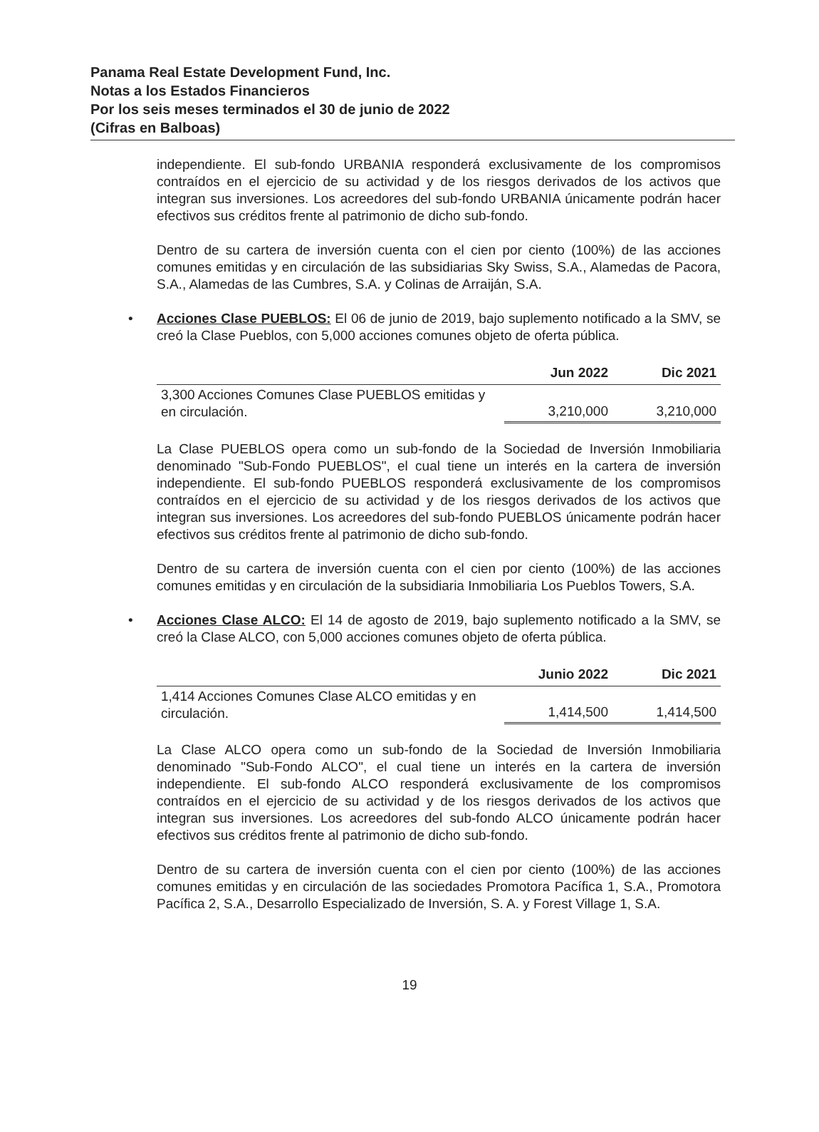Panama Real Estate Development Fund, Inc.
Notas a los Estados Financieros
Por los seis meses terminados el 30 de junio de 2022
(Cifras en Balboas)
independiente. El sub-fondo URBANIA responderá exclusivamente de los compromisos contraídos en el ejercicio de su actividad y de los riesgos derivados de los activos que integran sus inversiones. Los acreedores del sub-fondo URBANIA únicamente podrán hacer efectivos sus créditos frente al patrimonio de dicho sub-fondo.
Dentro de su cartera de inversión cuenta con el cien por ciento (100%) de las acciones comunes emitidas y en circulación de las subsidiarias Sky Swiss, S.A., Alamedas de Pacora, S.A., Alamedas de las Cumbres, S.A. y Colinas de Arraiján, S.A.
• Acciones Clase PUEBLOS: El 06 de junio de 2019, bajo suplemento notificado a la SMV, se creó la Clase Pueblos, con 5,000 acciones comunes objeto de oferta pública.
| | Jun 2022 | Dic 2021 |
| --- | --- | --- |
| 3,300 Acciones Comunes Clase PUEBLOS emitidas y en circulación. | 3,210,000 | 3,210,000 |
La Clase PUEBLOS opera como un sub-fondo de la Sociedad de Inversión Inmobiliaria denominado "Sub-Fondo PUEBLOS", el cual tiene un interés en la cartera de inversión independiente. El sub-fondo PUEBLOS responderá exclusivamente de los compromisos contraídos en el ejercicio de su actividad y de los riesgos derivados de los activos que integran sus inversiones. Los acreedores del sub-fondo PUEBLOS únicamente podrán hacer efectivos sus créditos frente al patrimonio de dicho sub-fondo.
Dentro de su cartera de inversión cuenta con el cien por ciento (100%) de las acciones comunes emitidas y en circulación de la subsidiaria Inmobiliaria Los Pueblos Towers, S.A.
• Acciones Clase ALCO: El 14 de agosto de 2019, bajo suplemento notificado a la SMV, se creó la Clase ALCO, con 5,000 acciones comunes objeto de oferta pública.
| | Junio 2022 | Dic 2021 |
| --- | --- | --- |
| 1,414 Acciones Comunes Clase ALCO emitidas y en circulación. | 1,414,500 | 1,414,500 |
La Clase ALCO opera como un sub-fondo de la Sociedad de Inversión Inmobiliaria denominado "Sub-Fondo ALCO", el cual tiene un interés en la cartera de inversión independiente. El sub-fondo ALCO responderá exclusivamente de los compromisos contraídos en el ejercicio de su actividad y de los riesgos derivados de los activos que integran sus inversiones. Los acreedores del sub-fondo ALCO únicamente podrán hacer efectivos sus créditos frente al patrimonio de dicho sub-fondo.
Dentro de su cartera de inversión cuenta con el cien por ciento (100%) de las acciones comunes emitidas y en circulación de las sociedades Promotora Pacífica 1, S.A., Promotora Pacífica 2, S.A., Desarrollo Especializado de Inversión, S. A. y Forest Village 1, S.A.
19